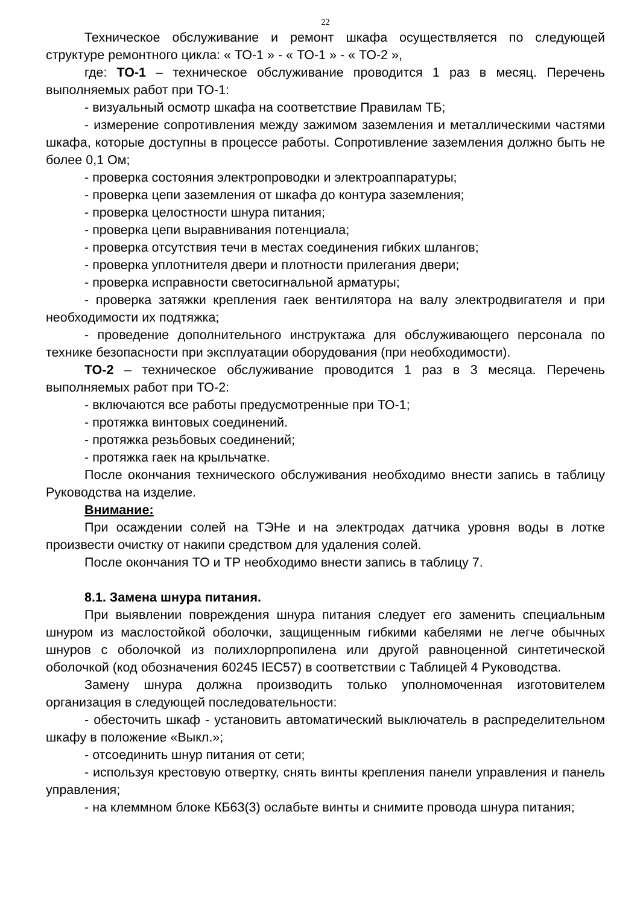22
Техническое обслуживание и ремонт шкафа осуществляется по следующей структуре ремонтного цикла: « ТО-1 » - « ТО-1 » - « ТО-2 »,
где: ТО-1 – техническое обслуживание проводится 1 раз в месяц. Перечень выполняемых работ при ТО-1:
- визуальный осмотр шкафа на соответствие Правилам ТБ;
- измерение сопротивления между зажимом заземления и металлическими частями шкафа, которые доступны в процессе работы. Сопротивление заземления должно быть не более 0,1 Ом;
- проверка состояния электропроводки и электроаппаратуры;
- проверка цепи заземления от шкафа до контура заземления;
- проверка целостности шнура питания;
- проверка цепи выравнивания потенциала;
- проверка отсутствия течи в местах соединения гибких шлангов;
- проверка уплотнителя двери и плотности прилегания двери;
- проверка исправности светосигнальной арматуры;
- проверка затяжки крепления гаек вентилятора на валу электродвигателя и при необходимости их подтяжка;
- проведение дополнительного инструктажа для обслуживающего персонала по технике безопасности при эксплуатации оборудования (при необходимости).
ТО-2 – техническое обслуживание проводится 1 раз в 3 месяца. Перечень выполняемых работ при ТО-2:
- включаются все работы предусмотренные при ТО-1;
- протяжка винтовых соединений.
- протяжка резьбовых соединений;
- протяжка гаек на крыльчатке.
После окончания технического обслуживания необходимо внести запись в таблицу Руководства на изделие.
Внимание:
При осаждении солей на ТЭНе и на электродах датчика уровня воды в лотке произвести очистку от накипи средством для удаления солей.
После окончания ТО и ТР необходимо внести запись в таблицу 7.
8.1. Замена шнура питания.
При выявлении повреждения шнура питания следует его заменить специальным шнуром из маслостойкой оболочки, защищенным гибкими кабелями не легче обычных шнуров с оболочкой из полихлорпропилена или другой равноценной синтетической оболочкой (код обозначения 60245 IEC57) в соответствии с Таблицей 4 Руководства.
Замену шнура должна производить только уполномоченная изготовителем организация в следующей последовательности:
- обесточить шкаф - установить автоматический выключатель в распределительном шкафу в положение «Выкл.»;
- отсоединить шнур питания от сети;
- используя крестовую отвертку, снять винты крепления панели управления и панель управления;
- на клеммном блоке КБ63(3) ослабьте винты и снимите провода шнура питания;